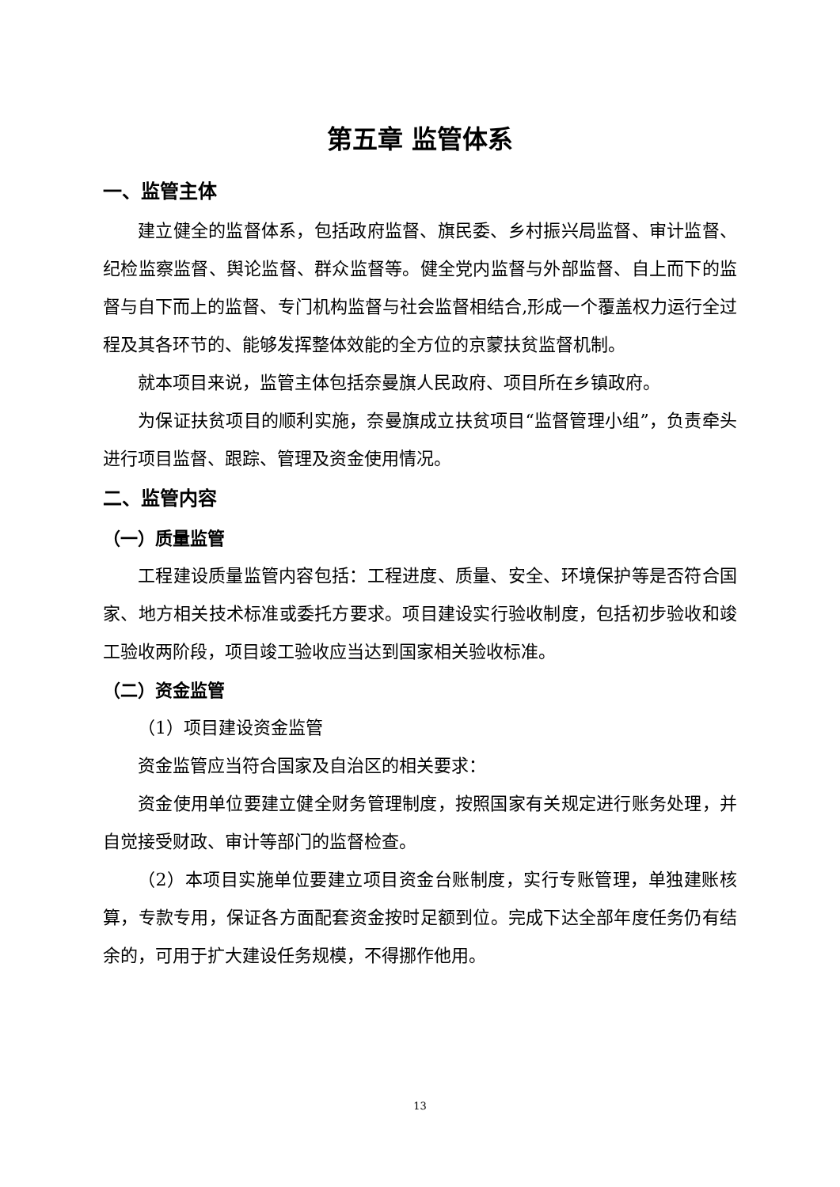第五章 监管体系
一、监管主体
建立健全的监督体系，包括政府监督、旗民委、乡村振兴局监督、审计监督、纪检监察监督、舆论监督、群众监督等。健全党内监督与外部监督、自上而下的监督与自下而上的监督、专门机构监督与社会监督相结合,形成一个覆盖权力运行全过程及其各环节的、能够发挥整体效能的全方位的京蒙扶贫监督机制。
就本项目来说，监管主体包括奈曼旗人民政府、项目所在乡镇政府。
为保证扶贫项目的顺利实施，奈曼旗成立扶贫项目“监督管理小组”，负责牵头进行项目监督、跟踪、管理及资金使用情况。
二、监管内容
（一）质量监管
工程建设质量监管内容包括：工程进度、质量、安全、环境保护等是否符合国家、地方相关技术标准或委托方要求。项目建设实行验收制度，包括初步验收和竣工验收两阶段，项目竣工验收应当达到国家相关验收标准。
（二）资金监管
（1）项目建设资金监管
资金监管应当符合国家及自治区的相关要求：
资金使用单位要建立健全财务管理制度，按照国家有关规定进行账务处理，并自觉接受财政、审计等部门的监督检查。
（2）本项目实施单位要建立项目资金台账制度，实行专账管理，单独建账核算，专款专用，保证各方面配套资金按时足额到位。完成下达全部年度任务仍有结余的，可用于扩大建设任务规模，不得挪作他用。
13